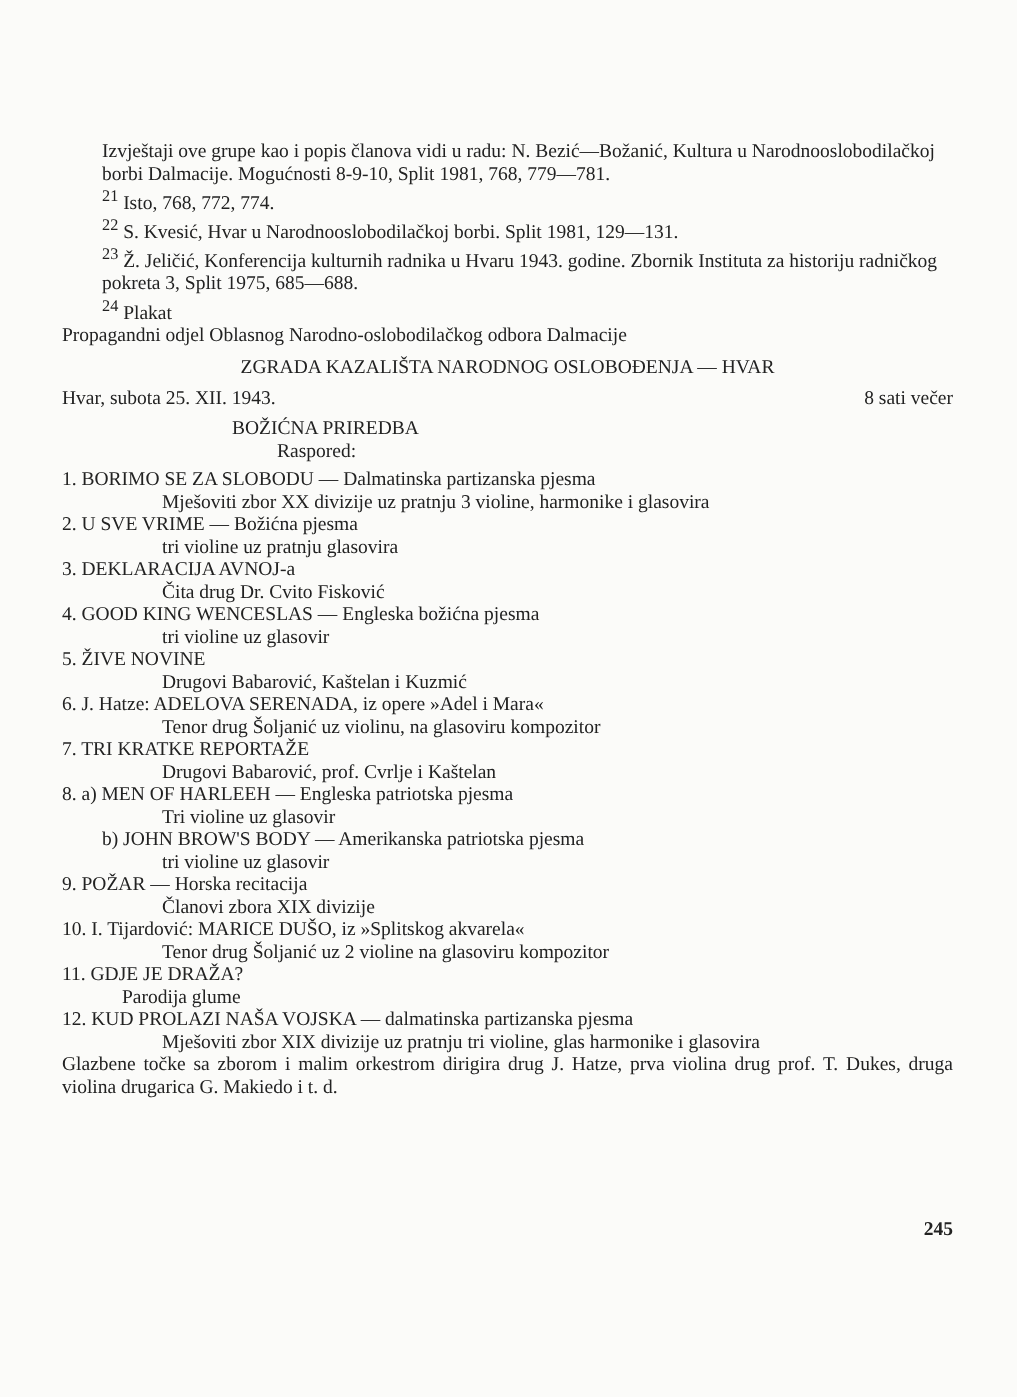Izvještaji ove grupe kao i popis članova vidi u radu: N. Bezić—Božanić, Kultura u Narodnooslobodilačkoj borbi Dalmacije. Mogućnosti 8-9-10, Split 1981, 768, 779—781.
<sup>21</sup> Isto, 768, 772, 774.
<sup>22</sup> S. Kvesić, Hvar u Narodnooslobodilačkoj borbi. Split 1981, 129—131.
<sup>23</sup> Ž. Jeličić, Konferencija kulturnih radnika u Hvaru 1943. godine. Zbornik Instituta za historiju radničkog pokreta 3, Split 1975, 685—688.
<sup>24</sup> Plakat
Propagandni odjel Oblasnog Narodno-oslobodilačkog odbora Dalmacije
ZGRADA KAZALIŠTA NARODNOG OSLOBOĐENJA — HVAR
Hvar, subota 25. XII. 1943. 8 sati večer
BOŽIĆNA PRIREDBA
Raspored:
1. BORIMO SE ZA SLOBODU — Dalmatinska partizanska pjesma
Mješoviti zbor XX divizije uz pratnju 3 violine, harmonike i glasovira
2. U SVE VRIME — Božićna pjesma
tri violine uz pratnju glasovira
3. DEKLARACIJA AVNOJ-a
Čita drug Dr. Cvito Fisković
4. GOOD KING WENCESLAS — Engleska božićna pjesma
tri violine uz glasovir
5. ŽIVE NOVINE
Drugovi Babarović, Kaštelan i Kuzmić
6. J. Hatze: ADELOVA SERENADA, iz opere »Adel i Mara«
Tenor drug Šoljanić uz violinu, na glasoviru kompozitor
7. TRI KRATKE REPORTAŽE
Drugovi Babarović, prof. Cvrlje i Kaštelan
8. a) MEN OF HARLEEH — Engleska patriotska pjesma
Tri violine uz glasovir
b) JOHN BROW'S BODY — Amerikanska patriotska pjesma
tri violine uz glasovir
9. POŽAR — Horska recitacija
Članovi zbora XIX divizije
10. I. Tijardović: MARICE DUŠO, iz »Splitskog akvarela«
Tenor drug Šoljanić uz 2 violine na glasoviru kompozitor
11. GDJE JE DRAŽA?
Parodija glume
12. KUD PROLAZI NAŠA VOJSKA — dalmatinska partizanska pjesma
Mješoviti zbor XIX divizije uz pratnju tri violine, glas harmonike i glasovira
Glazbene točke sa zborom i malim orkestrom dirigira drug J. Hatze, prva violina drug prof. T. Dukes, druga violina drugarica G. Makiedo i t. d.
245